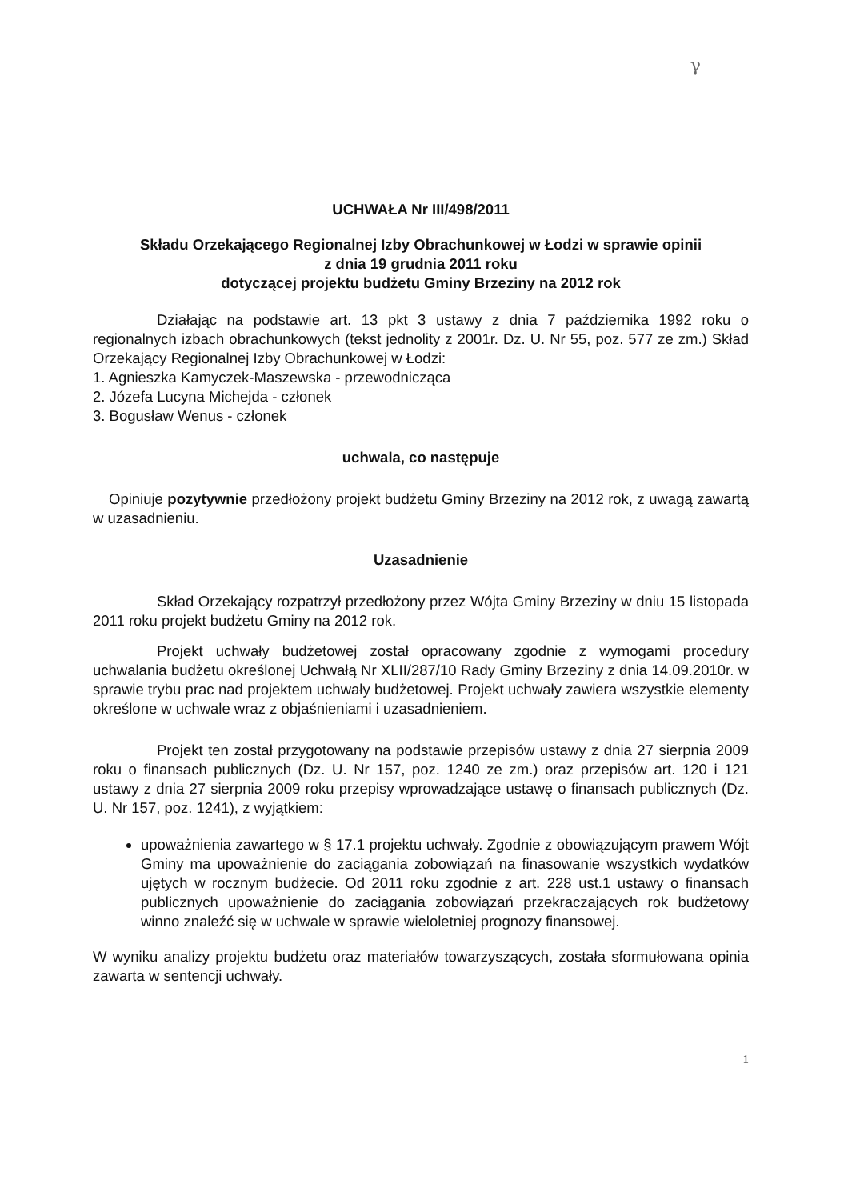γ
UCHWAŁA Nr III/498/2011
Składu Orzekającego Regionalnej Izby Obrachunkowej w Łodzi w sprawie opinii
z dnia 19 grudnia 2011 roku
dotyczącej projektu budżetu Gminy Brzeziny na 2012 rok
Działając na podstawie art. 13 pkt 3 ustawy z dnia 7 października 1992 roku o regionalnych izbach obrachunkowych (tekst jednolity z 2001r. Dz. U. Nr 55, poz. 577 ze zm.) Skład Orzekający Regionalnej Izby Obrachunkowej w Łodzi:
1. Agnieszka Kamyczek-Maszewska - przewodnicząca
2. Józefa Lucyna Michejda - członek
3. Bogusław Wenus - członek
uchwala, co następuje
Opiniuje pozytywnie przedłożony projekt budżetu Gminy Brzeziny na 2012 rok, z uwagą zawartą w uzasadnieniu.
Uzasadnienie
Skład Orzekający rozpatrzył przedłożony przez Wójta Gminy Brzeziny w dniu 15 listopada 2011 roku projekt budżetu Gminy na 2012 rok.
Projekt uchwały budżetowej został opracowany zgodnie z wymogami procedury uchwalania budżetu określonej Uchwałą Nr XLII/287/10 Rady Gminy Brzeziny z dnia 14.09.2010r. w sprawie trybu prac nad projektem uchwały budżetowej. Projekt uchwały zawiera wszystkie elementy określone w uchwale wraz z objaśnieniami i uzasadnieniem.
Projekt ten został przygotowany na podstawie przepisów ustawy z dnia 27 sierpnia 2009 roku o finansach publicznych (Dz. U. Nr 157, poz. 1240 ze zm.) oraz przepisów art. 120 i 121 ustawy z dnia 27 sierpnia 2009 roku przepisy wprowadzające ustawę o finansach publicznych (Dz. U. Nr 157, poz. 1241), z wyjątkiem:
upoważnienia zawartego w § 17.1 projektu uchwały. Zgodnie z obowiązującym prawem Wójt Gminy ma upoważnienie do zaciągania zobowiązań na finasowanie wszystkich wydatków ujętych w rocznym budżecie. Od 2011 roku zgodnie z art. 228 ust.1 ustawy o finansach publicznych upoważnienie do zaciągania zobowiązań przekraczających rok budżetowy winno znaleźć się w uchwale w sprawie wieloletniej prognozy finansowej.
W wyniku analizy projektu budżetu oraz materiałów towarzyszących, została sformułowana opinia zawarta w sentencji uchwały.
1